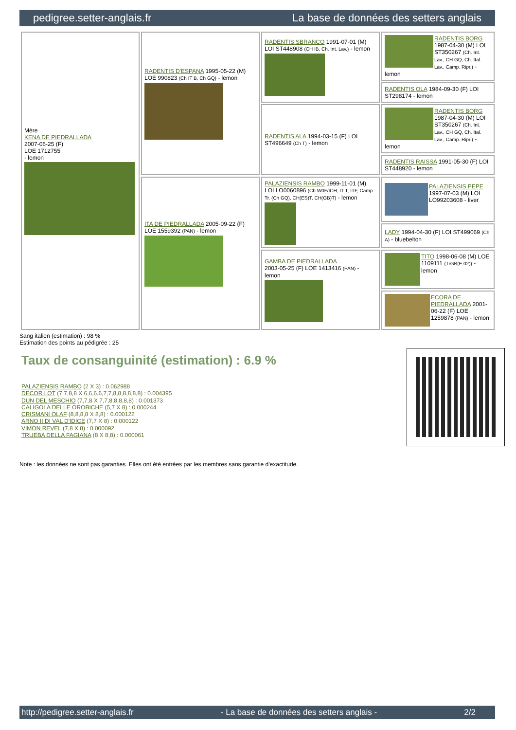pedigree.setter-anglais.fr La base de données des setters anglais
| Mère KENA DE PIEDRALLADA 2007-06-25 (F) LOE 1712755 - lemon | RADENTIS D'ESPANA 1995-05-22 (M) LOE 990823 (Ch IT B, Ch GQ) - lemon | RADENTIS SBRANCO 1991-07-01 (M) LOI ST448908 (CH IB, Ch. Int. Lav.) - lemon | RADENTIS BORG 1987-04-30 (M) LOI ST350267 (Ch. Int. Lav., CH GQ, Ch. Ital. Lav., Camp. Ripr.) - lemon |
| | | | RADENTIS OLA 1984-09-30 (F) LOI ST298174 - lemon |
| | | RADENTIS ALA 1994-03-15 (F) LOI ST496649 (Ch T) - lemon | RADENTIS BORG 1987-04-30 (M) LOI ST350267 (Ch. Int. Lav., CH GQ, Ch. Ital. Lav., Camp. Ripr.) - lemon |
| | | | RADENTIS RAISSA 1991-05-30 (F) LOI ST448920 - lemon |
| | ITA DE PIEDRALLADA 2005-09-22 (F) LOE 1559392 (PAN) - lemon | PALAZIENSIS RAMBO 1999-11-01 (M) LOI LO0060896 (Ch W0F/ICH, IT T, ITF, Camp. Tr. (Ch GQ), CH(ES)T, CH(GB)T) - lemon | PALAZIENSIS PEPE 1997-07-03 (M) LOI LO99203608 - liver |
| | | | LADY 1994-04-30 (F) LOI ST499069 (Ch A) - bluebelton |
| | | GAMBA DE PIEDRALLADA 2003-05-25 (F) LOE 1413416 (PAN) - lemon | TITO 1998-06-08 (M) LOE 1109111 (TrGB(E.02)) - lemon |
| | | | ECORA DE PIEDRALLADA 2001-06-22 (F) LOE 1259878 (PAN) - lemon |
Sang italien (estimation) : 98 %
Estimation des points au pédigrée : 25
Taux de consanguinité (estimation) : 6.9 %
PALAZIENSIS RAMBO (2 X 3) : 0.062988
DECOR LOT (7,7,8,8 X 6,6,6,6,7,7,8,8,8,8,8,8) : 0.004395
DUN DEL MESCHIO (7,7,8 X 7,7,8,8,8,8,8) : 0.001373
CALIGOLA DELLE OROBICHE (5,7 X 8) : 0.000244
CRISMANI OLAF (8,8,8,8 X 8,8) : 0.000122
ARNO II DI VAL D'IDICE (7,7 X 8) : 0.000122
VIMON REVEL (7,8 X 8) : 0.000092
TRUEBA DELLA FAGIANA (8 X 8,8) : 0.000061
Note : les données ne sont pas garanties. Elles ont été entrées par les membres sans garantie d'exactitude.
http://pedigree.setter-anglais.fr - La base de données des setters anglais - 2/2